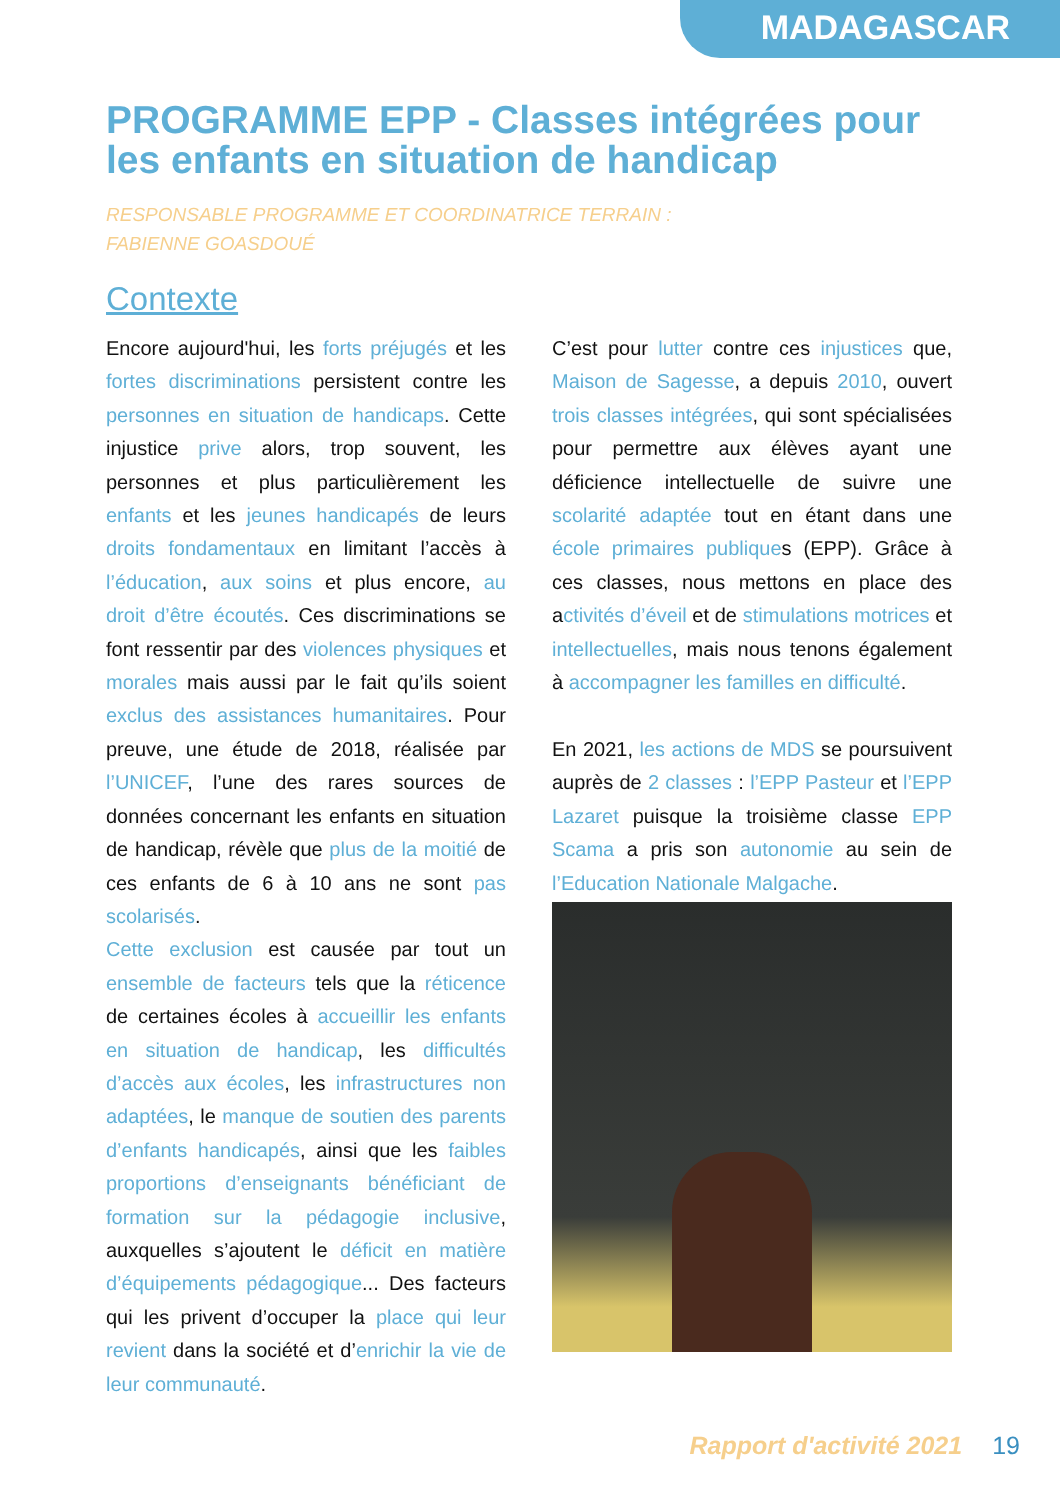MADAGASCAR
PROGRAMME EPP - Classes intégrées pour les enfants en situation de handicap
RESPONSABLE PROGRAMME ET COORDINATRICE TERRAIN :
FABIENNE GOASDOUÉ
Contexte
Encore aujourd'hui, les forts préjugés et les fortes discriminations persistent contre les personnes en situation de handicaps. Cette injustice prive alors, trop souvent, les personnes et plus particulièrement les enfants et les jeunes handicapés de leurs droits fondamentaux en limitant l’accès à l’éducation, aux soins et plus encore, au droit d’être écoutés. Ces discriminations se font ressentir par des violences physiques et morales mais aussi par le fait qu’ils soient exclus des assistances humanitaires. Pour preuve, une étude de 2018, réalisée par l’UNICEF, l’une des rares sources de données concernant les enfants en situation de handicap, révèle que plus de la moitié de ces enfants de 6 à 10 ans ne sont pas scolarisés.
Cette exclusion est causée par tout un ensemble de facteurs tels que la réticence de certaines écoles à accueillir les enfants en situation de handicap, les difficultés d’accès aux écoles, les infrastructures non adaptées, le manque de soutien des parents d’enfants handicapés, ainsi que les faibles proportions d’enseignants bénéficiant de formation sur la pédagogie inclusive, auxquelles s’ajoutent le déficit en matière d’équipements pédagogique... Des facteurs qui les privent d’occuper la place qui leur revient dans la société et d’enrichir la vie de leur communauté.
C’est pour lutter contre ces injustices que, Maison de Sagesse, a depuis 2010, ouvert trois classes intégrées, qui sont spécialisées pour permettre aux élèves ayant une déficience intellectuelle de suivre une scolarité adaptée tout en étant dans une école primaires publiques (EPP). Grâce à ces classes, nous mettons en place des activités d’éveil et de stimulations motrices et intellectuelles, mais nous tenons également à accompagner les familles en difficulté.
En 2021, les actions de MDS se poursuivent auprès de 2 classes : l’EPP Pasteur et l’EPP Lazaret puisque la troisième classe EPP Scama a pris son autonomie au sein de l’Education Nationale Malgache.
Rapport d'activité 2021 19